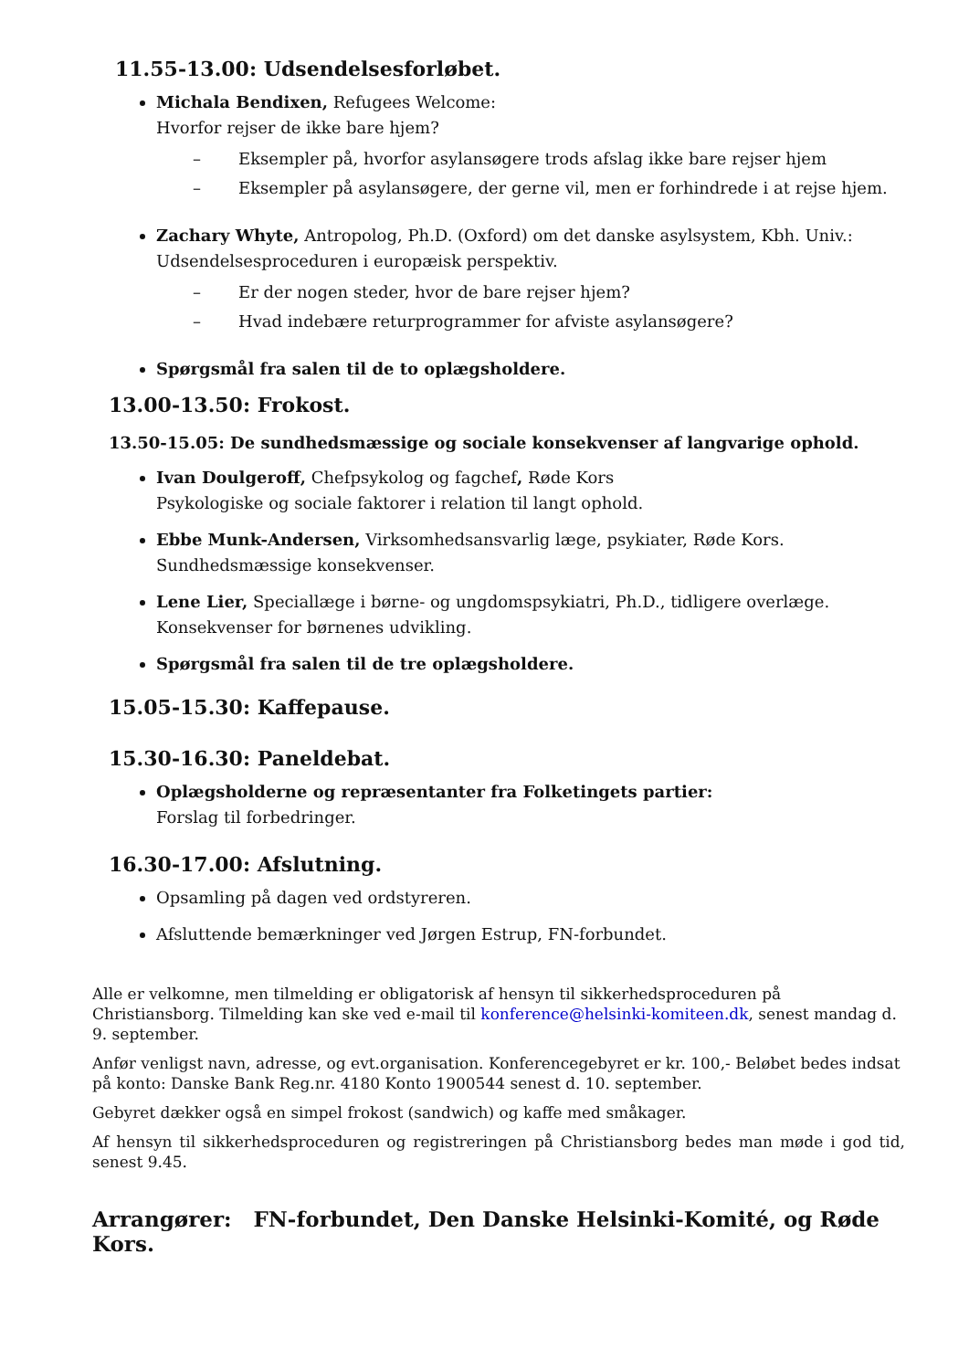11.55-13.00: Udsendelsesforløbet.
Michala Bendixen, Refugees Welcome:
Hvorfor rejser de ikke bare hjem?
– Eksempler på, hvorfor asylansøgere trods afslag ikke bare rejser hjem
– Eksempler på asylansøgere, der gerne vil, men er forhindrede i at rejse hjem.
Zachary Whyte, Antropolog, Ph.D. (Oxford) om det danske asylsystem, Kbh. Univ.:
Udsendelsesproceduren i europæisk perspektiv.
– Er der nogen steder, hvor de bare rejser hjem?
– Hvad indebære returprogrammer for afviste asylansøgere?
Spørgsmål fra salen til de to oplægsholdere.
13.00-13.50: Frokost.
13.50-15.05: De sundhedsmæssige og sociale konsekvenser af langvarige ophold.
Ivan Doulgeroff, Chefpsykolog og fagchef, Røde Kors
Psykologiske og sociale faktorer i relation til langt ophold.
Ebbe Munk-Andersen, Virksomhedsansvarlig læge, psykiater, Røde Kors.
Sundhedsmæssige konsekvenser.
Lene Lier, Speciallæge i børne- og ungdomspsykiatri, Ph.D., tidligere overlæge.
Konsekvenser for børnenes udvikling.
Spørgsmål fra salen til de tre oplægsholdere.
15.05-15.30: Kaffepause.
15.30-16.30: Paneldebat.
Oplægsholderne og repræsentanter fra Folketingets partier:
Forslag til forbedringer.
16.30-17.00: Afslutning.
Opsamling på dagen ved ordstyreren.
Afsluttende bemærkninger ved Jørgen Estrup, FN-forbundet.
Alle er velkomne, men tilmelding er obligatorisk af hensyn til sikkerhedsproceduren på Christiansborg. Tilmelding kan ske ved e-mail til konference@helsinki-komiteen.dk, senest mandag d. 9. september.
Anfør venligst navn, adresse, og evt.organisation. Konferencegebyret er kr. 100,- Beløbet bedes indsat på konto: Danske Bank Reg.nr. 4180 Konto 1900544 senest d. 10. september.
Gebyret dækker også en simpel frokost (sandwich) og kaffe med småkager.
Af hensyn til sikkerhedsproceduren og registreringen på Christiansborg bedes man møde i god tid, senest 9.45.
Arrangører: FN-forbundet, Den Danske Helsinki-Komité, og Røde Kors.